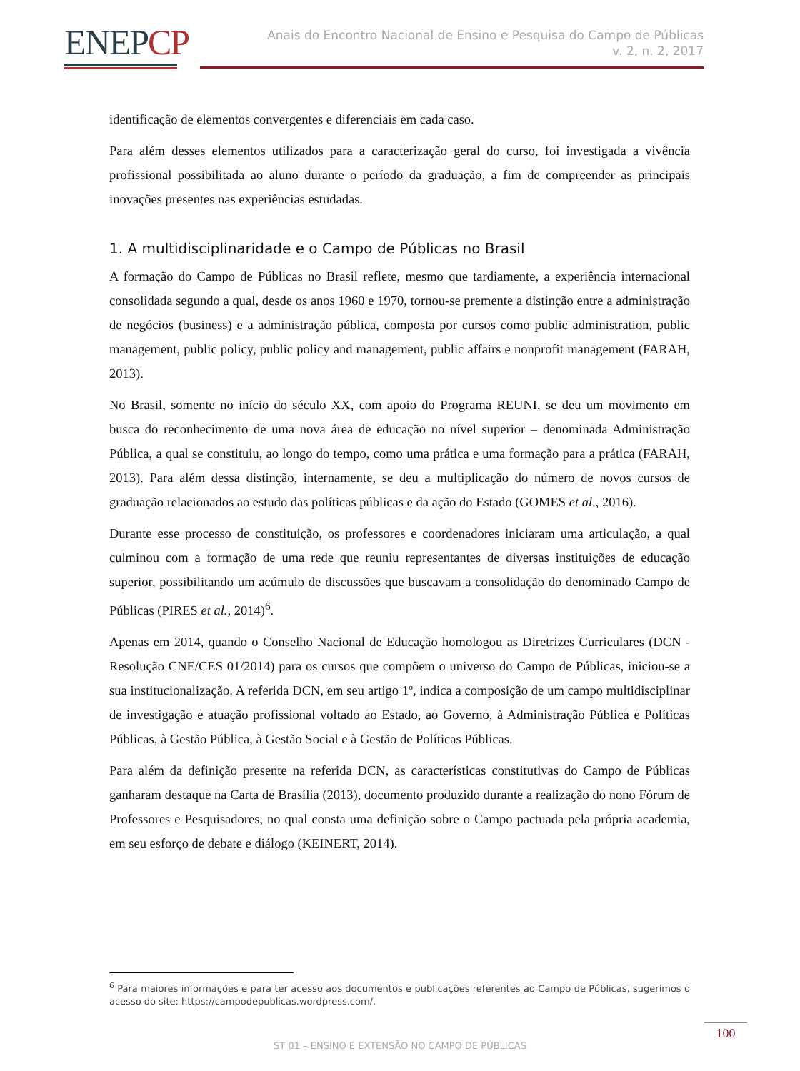ENEPCP
Anais do Encontro Nacional de Ensino e Pesquisa do Campo de Públicas
v. 2, n. 2, 2017
identificação de elementos convergentes e diferenciais em cada caso.
Para além desses elementos utilizados para a caracterização geral do curso, foi investigada a vivência profissional possibilitada ao aluno durante o período da graduação, a fim de compreender as principais inovações presentes nas experiências estudadas.
1. A multidisciplinaridade e o Campo de Públicas no Brasil
A formação do Campo de Públicas no Brasil reflete, mesmo que tardiamente, a experiência internacional consolidada segundo a qual, desde os anos 1960 e 1970, tornou-se premente a distinção entre a administração de negócios (business) e a administração pública, composta por cursos como public administration, public management, public policy, public policy and management, public affairs e nonprofit management (FARAH, 2013).
No Brasil, somente no início do século XX, com apoio do Programa REUNI, se deu um movimento em busca do reconhecimento de uma nova área de educação no nível superior – denominada Administração Pública, a qual se constituiu, ao longo do tempo, como uma prática e uma formação para a prática (FARAH, 2013). Para além dessa distinção, internamente, se deu a multiplicação do número de novos cursos de graduação relacionados ao estudo das políticas públicas e da ação do Estado (GOMES et al., 2016).
Durante esse processo de constituição, os professores e coordenadores iniciaram uma articulação, a qual culminou com a formação de uma rede que reuniu representantes de diversas instituições de educação superior, possibilitando um acúmulo de discussões que buscavam a consolidação do denominado Campo de Públicas (PIRES et al., 2014)<sup>6</sup>.
Apenas em 2014, quando o Conselho Nacional de Educação homologou as Diretrizes Curriculares (DCN - Resolução CNE/CES 01/2014) para os cursos que compõem o universo do Campo de Públicas, iniciou-se a sua institucionalização. A referida DCN, em seu artigo 1º, indica a composição de um campo multidisciplinar de investigação e atuação profissional voltado ao Estado, ao Governo, à Administração Pública e Políticas Públicas, à Gestão Pública, à Gestão Social e à Gestão de Políticas Públicas.
Para além da definição presente na referida DCN, as características constitutivas do Campo de Públicas ganharam destaque na Carta de Brasília (2013), documento produzido durante a realização do nono Fórum de Professores e Pesquisadores, no qual consta uma definição sobre o Campo pactuada pela própria academia, em seu esforço de debate e diálogo (KEINERT, 2014).
<sup>6</sup> Para maiores informações e para ter acesso aos documentos e publicações referentes ao Campo de Públicas, sugerimos o acesso do site: https://campodepublicas.wordpress.com/.
ST 01 – ENSINO E EXTENSÃO NO CAMPO DE PÚBLICAS
100